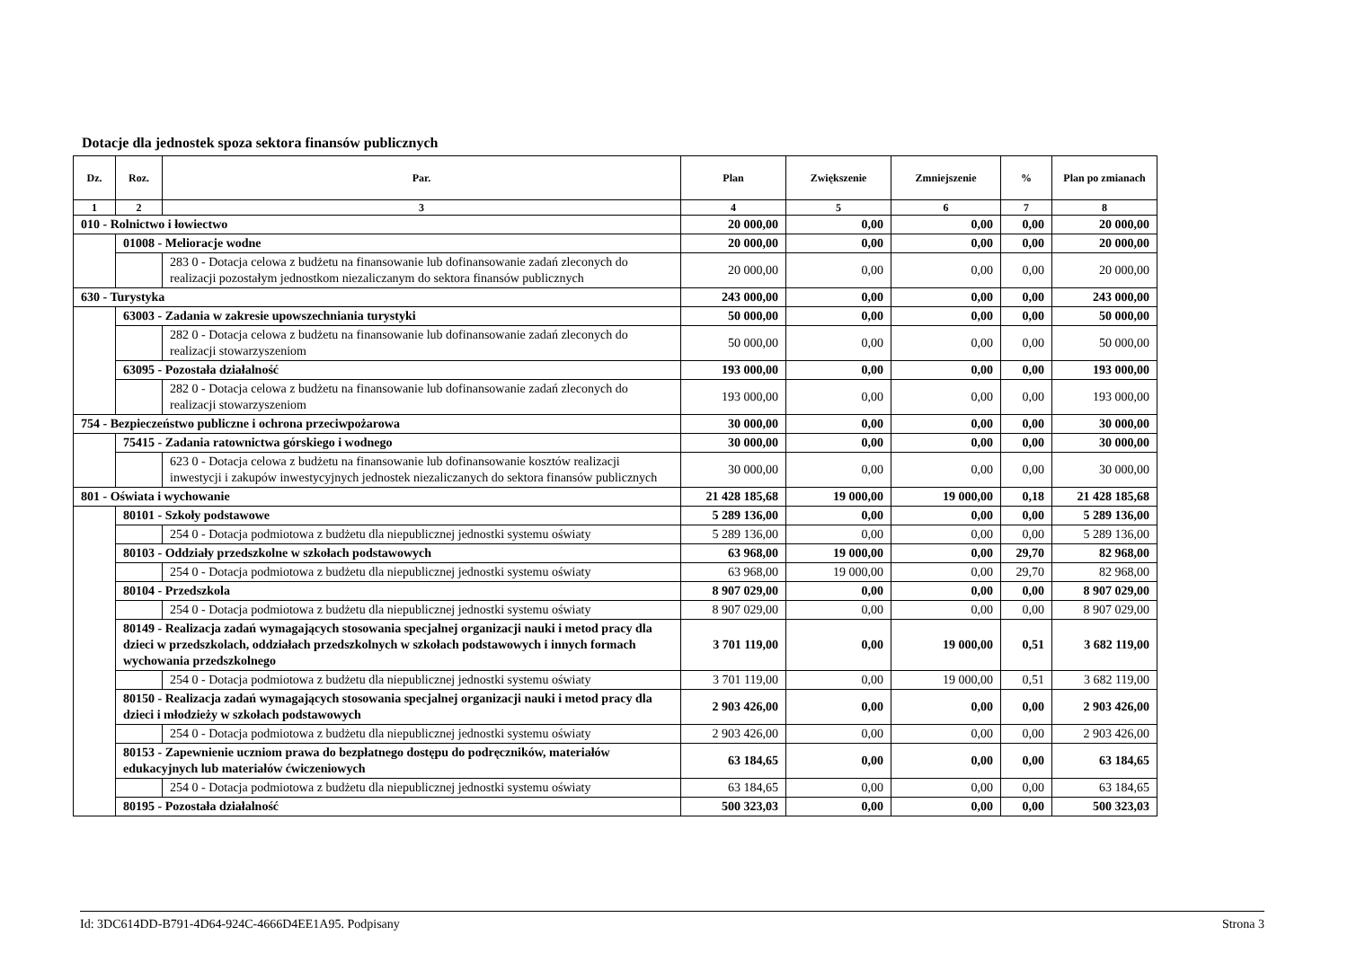Dotacje dla jednostek spoza sektora finansów publicznych
| Dz. | Roz. | Par. | Plan | Zwiększenie | Zmniejszenie | % | Plan po zmianach |
| --- | --- | --- | --- | --- | --- | --- | --- |
| 1 | 2 | 3 | 4 | 5 | 6 | 7 | 8 |
| 010 - Rolnictwo i łowiectwo | | | 20 000,00 | 0,00 | 0,00 | 0,00 | 20 000,00 |
| | 01008 - Melioracje wodne | | 20 000,00 | 0,00 | 0,00 | 0,00 | 20 000,00 |
| | | 283 0 - Dotacja celowa z budżetu na finansowanie lub dofinansowanie zadań zleconych do realizacji pozostałym jednostkom niezaliczanym do sektora finansów publicznych | 20 000,00 | 0,00 | 0,00 | 0,00 | 20 000,00 |
| 630 - Turystyka | | | 243 000,00 | 0,00 | 0,00 | 0,00 | 243 000,00 |
| | 63003 - Zadania w zakresie upowszechniania turystyki | | 50 000,00 | 0,00 | 0,00 | 0,00 | 50 000,00 |
| | | 282 0 - Dotacja celowa z budżetu na finansowanie lub dofinansowanie zadań zleconych do realizacji stowarzyszeniom | 50 000,00 | 0,00 | 0,00 | 0,00 | 50 000,00 |
| | 63095 - Pozostała działalność | | 193 000,00 | 0,00 | 0,00 | 0,00 | 193 000,00 |
| | | 282 0 - Dotacja celowa z budżetu na finansowanie lub dofinansowanie zadań zleconych do realizacji stowarzyszeniom | 193 000,00 | 0,00 | 0,00 | 0,00 | 193 000,00 |
| 754 - Bezpieczeństwo publiczne i ochrona przeciwpożarowa | | | 30 000,00 | 0,00 | 0,00 | 0,00 | 30 000,00 |
| | 75415 - Zadania ratownictwa górskiego i wodnego | | 30 000,00 | 0,00 | 0,00 | 0,00 | 30 000,00 |
| | | 623 0 - Dotacja celowa z budżetu na finansowanie lub dofinansowanie kosztów realizacji inwestycji i zakupów inwestycyjnych jednostek niezaliczanych do sektora finansów publicznych | 30 000,00 | 0,00 | 0,00 | 0,00 | 30 000,00 |
| 801 - Oświata i wychowanie | | | 21 428 185,68 | 19 000,00 | 19 000,00 | 0,18 | 21 428 185,68 |
| | 80101 - Szkoły podstawowe | | 5 289 136,00 | 0,00 | 0,00 | 0,00 | 5 289 136,00 |
| | | 254 0 - Dotacja podmiotowa z budżetu dla niepublicznej jednostki systemu oświaty | 5 289 136,00 | 0,00 | 0,00 | 0,00 | 5 289 136,00 |
| | 80103 - Oddziały przedszkolne w szkołach podstawowych | | 63 968,00 | 19 000,00 | 0,00 | 29,70 | 82 968,00 |
| | | 254 0 - Dotacja podmiotowa z budżetu dla niepublicznej jednostki systemu oświaty | 63 968,00 | 19 000,00 | 0,00 | 29,70 | 82 968,00 |
| | 80104 - Przedszkola | | 8 907 029,00 | 0,00 | 0,00 | 0,00 | 8 907 029,00 |
| | | 254 0 - Dotacja podmiotowa z budżetu dla niepublicznej jednostki systemu oświaty | 8 907 029,00 | 0,00 | 0,00 | 0,00 | 8 907 029,00 |
| | 80149 - Realizacja zadań wymagających stosowania specjalnej organizacji nauki i metod pracy dla dzieci w przedszkolach, oddziałach przedszkolnych w szkołach podstawowych i innych formach wychowania przedszkolnego | | 3 701 119,00 | 0,00 | 19 000,00 | 0,51 | 3 682 119,00 |
| | | 254 0 - Dotacja podmiotowa z budżetu dla niepublicznej jednostki systemu oświaty | 3 701 119,00 | 0,00 | 19 000,00 | 0,51 | 3 682 119,00 |
| | 80150 - Realizacja zadań wymagających stosowania specjalnej organizacji nauki i metod pracy dla dzieci i młodzieży w szkołach podstawowych | | 2 903 426,00 | 0,00 | 0,00 | 0,00 | 2 903 426,00 |
| | | 254 0 - Dotacja podmiotowa z budżetu dla niepublicznej jednostki systemu oświaty | 2 903 426,00 | 0,00 | 0,00 | 0,00 | 2 903 426,00 |
| | 80153 - Zapewnienie uczniom prawa do bezpłatnego dostępu do podręczników, materiałów edukacyjnych lub materiałów ćwiczeniowych | | 63 184,65 | 0,00 | 0,00 | 0,00 | 63 184,65 |
| | | 254 0 - Dotacja podmiotowa z budżetu dla niepublicznej jednostki systemu oświaty | 63 184,65 | 0,00 | 0,00 | 0,00 | 63 184,65 |
| | 80195 - Pozostała działalność | | 500 323,03 | 0,00 | 0,00 | 0,00 | 500 323,03 |
Id: 3DC614DD-B791-4D64-924C-4666D4EE1A95. Podpisany Strona 3